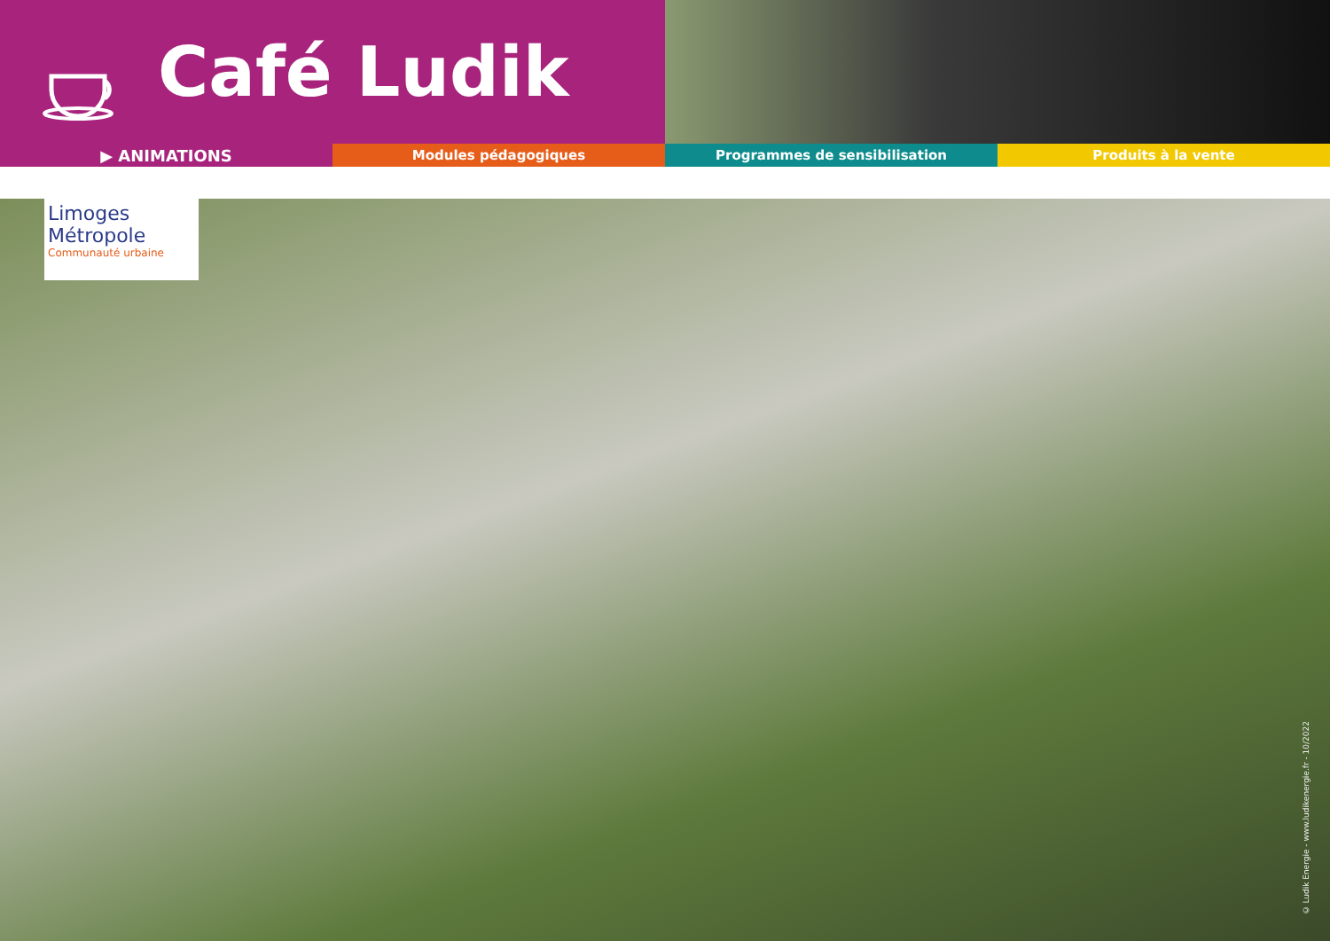Café Ludik
▶ ANIMATIONS
Modules pédagogiques Programmes de sensibilisation Produits à la vente
Limoges Métropole
Communauté urbaine
© Ludik Energie - www.ludikenergie.fr - 10/2022